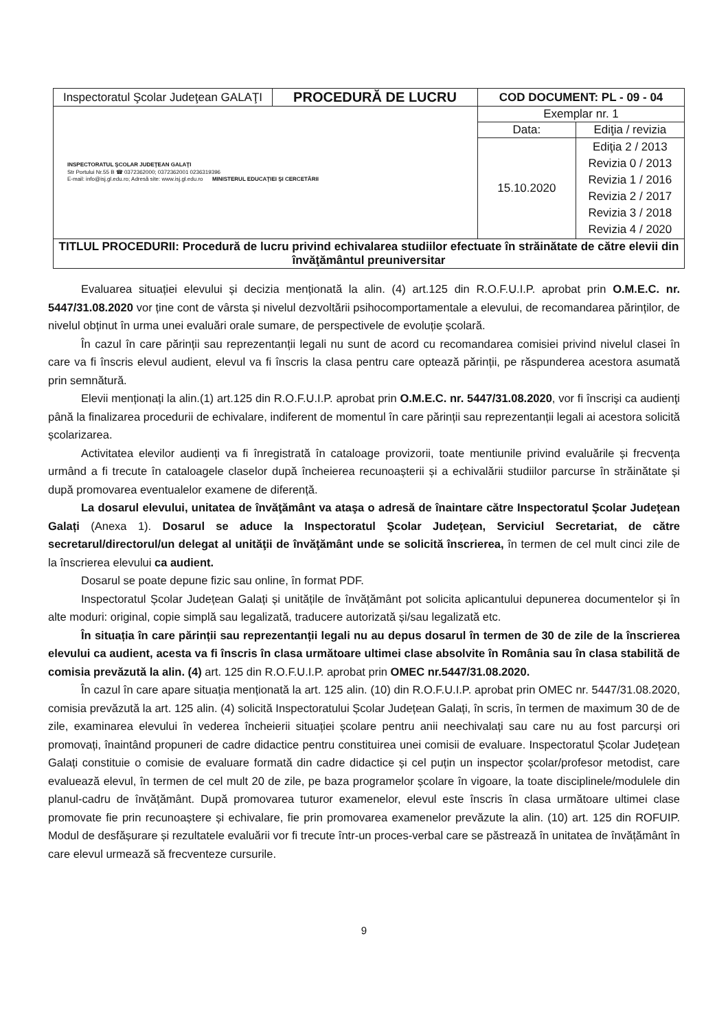| Inspectoratul Şcolar Judeţean GALAŢI | PROCEDURĂ DE LUCRU | COD DOCUMENT: PL - 09 - 04 | |
| INSPECTORATUL ŞCOLAR JUDEŢEAN GALAŢI Str Portului Nr.55 B ☎ 0372362000; 0372362001 0236319396 E-mail: info@isj.gl.edu.ro; Adresă site: www.isj.gl.edu.ro MINISTERUL EDUCAŢIEI ŞI CERCETĂRII | | Exemplar nr. 1 | |
| | | Data: | Ediţia / revizia |
| | | 15.10.2020 | Ediţia 2 / 2013 Revizia 0 / 2013 Revizia 1 / 2016 Revizia 2 / 2017 Revizia 3 / 2018 Revizia 4 / 2020 |
| TITLUL PROCEDURII: Procedură de lucru privind echivalarea studiilor efectuate în străinătate de către elevii din învăţământul preuniversitar | | | |
Evaluarea situației elevului și decizia menționată la alin. (4) art.125 din R.O.F.U.I.P. aprobat prin O.M.E.C. nr. 5447/31.08.2020 vor ține cont de vârsta și nivelul dezvoltării psihocomportamentale a elevului, de recomandarea părinților, de nivelul obținut în urma unei evaluări orale sumare, de perspectivele de evoluție școlară.
În cazul în care părinții sau reprezentanții legali nu sunt de acord cu recomandarea comisiei privind nivelul clasei în care va fi înscris elevul audient, elevul va fi înscris la clasa pentru care optează părinții, pe răspunderea acestora asumată prin semnătură.
Elevii menționați la alin.(1) art.125 din R.O.F.U.I.P. aprobat prin O.M.E.C. nr. 5447/31.08.2020, vor fi înscrişi ca audienţi până la finalizarea procedurii de echivalare, indiferent de momentul în care părinții sau reprezentanții legali ai acestora solicită școlarizarea.
Activitatea elevilor audienți va fi înregistrată în cataloage provizorii, toate mentiunile privind evaluările și frecvența urmând a fi trecute în cataloagele claselor după încheierea recunoașterii și a echivalării studiilor parcurse în străinătate și după promovarea eventualelor examene de diferență.
La dosarul elevului, unitatea de învăţământ va ataşa o adresă de înaintare către Inspectoratul Şcolar Judeţean Galați (Anexa 1). Dosarul se aduce la Inspectoratul Şcolar Judeţean, Serviciul Secretariat, de către secretarul/directorul/un delegat al unităţii de învăţământ unde se solicită înscrierea, în termen de cel mult cinci zile de la înscrierea elevului ca audient.
Dosarul se poate depune fizic sau online, în format PDF.
Inspectoratul Școlar Județean Galați și unitățile de învățământ pot solicita aplicantului depunerea documentelor și în alte moduri: original, copie simplă sau legalizată, traducere autorizată și/sau legalizată etc.
În situația în care părinții sau reprezentanții legali nu au depus dosarul în termen de 30 de zile de la înscrierea elevului ca audient, acesta va fi înscris în clasa următoare ultimei clase absolvite în România sau în clasa stabilită de comisia prevăzută la alin. (4) art. 125 din R.O.F.U.I.P. aprobat prin OMEC nr.5447/31.08.2020.
În cazul în care apare situația menționată la art. 125 alin. (10) din R.O.F.U.I.P. aprobat prin OMEC nr. 5447/31.08.2020, comisia prevăzută la art. 125 alin. (4) solicită Inspectoratului Școlar Județean Galați, în scris, în termen de maximum 30 de de zile, examinarea elevului în vederea încheierii situației școlare pentru anii neechivalați sau care nu au fost parcurși ori promovați, înaintând propuneri de cadre didactice pentru constituirea unei comisii de evaluare. Inspectoratul Școlar Județean Galați constituie o comisie de evaluare formată din cadre didactice și cel puțin un inspector școlar/profesor metodist, care evaluează elevul, în termen de cel mult 20 de zile, pe baza programelor școlare în vigoare, la toate disciplinele/modulele din planul-cadru de învățământ. După promovarea tuturor examenelor, elevul este înscris în clasa următoare ultimei clase promovate fie prin recunoaștere și echivalare, fie prin promovarea examenelor prevăzute la alin. (10) art. 125 din ROFUIP. Modul de desfășurare și rezultatele evaluării vor fi trecute într-un proces-verbal care se păstrează în unitatea de învățământ în care elevul urmează să frecventeze cursurile.
9